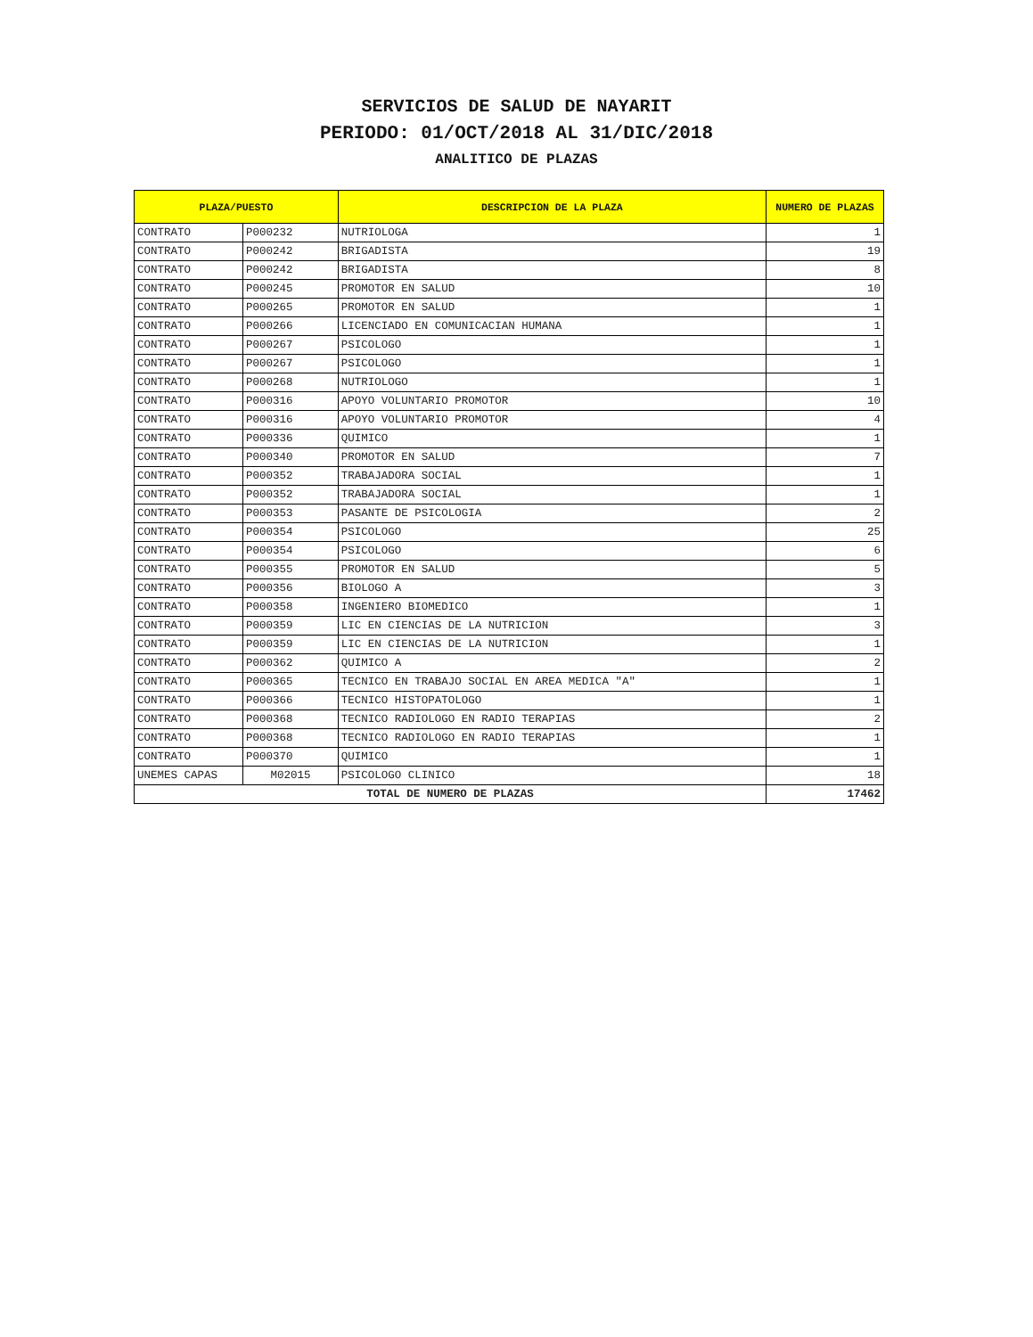SERVICIOS DE SALUD DE NAYARIT
PERIODO: 01/OCT/2018 AL 31/DIC/2018
ANALITICO DE PLAZAS
| PLAZA/PUESTO | | DESCRIPCION DE LA PLAZA | NUMERO DE PLAZAS |
| --- | --- | --- | --- |
| CONTRATO | P000232 | NUTRIOLOGA | 1 |
| CONTRATO | P000242 | BRIGADISTA | 19 |
| CONTRATO | P000242 | BRIGADISTA | 8 |
| CONTRATO | P000245 | PROMOTOR EN SALUD | 10 |
| CONTRATO | P000265 | PROMOTOR EN SALUD | 1 |
| CONTRATO | P000266 | LICENCIADO EN COMUNICACIAN HUMANA | 1 |
| CONTRATO | P000267 | PSICOLOGO | 1 |
| CONTRATO | P000267 | PSICOLOGO | 1 |
| CONTRATO | P000268 | NUTRIOLOGO | 1 |
| CONTRATO | P000316 | APOYO VOLUNTARIO PROMOTOR | 10 |
| CONTRATO | P000316 | APOYO VOLUNTARIO PROMOTOR | 4 |
| CONTRATO | P000336 | QUIMICO | 1 |
| CONTRATO | P000340 | PROMOTOR EN SALUD | 7 |
| CONTRATO | P000352 | TRABAJADORA SOCIAL | 1 |
| CONTRATO | P000352 | TRABAJADORA SOCIAL | 1 |
| CONTRATO | P000353 | PASANTE DE PSICOLOGIA | 2 |
| CONTRATO | P000354 | PSICOLOGO | 25 |
| CONTRATO | P000354 | PSICOLOGO | 6 |
| CONTRATO | P000355 | PROMOTOR EN SALUD | 5 |
| CONTRATO | P000356 | BIOLOGO A | 3 |
| CONTRATO | P000358 | INGENIERO BIOMEDICO | 1 |
| CONTRATO | P000359 | LIC EN CIENCIAS DE LA NUTRICION | 3 |
| CONTRATO | P000359 | LIC EN CIENCIAS DE LA NUTRICION | 1 |
| CONTRATO | P000362 | QUIMICO A | 2 |
| CONTRATO | P000365 | TECNICO EN TRABAJO SOCIAL EN AREA MEDICA "A" | 1 |
| CONTRATO | P000366 | TECNICO HISTOPATOLOGO | 1 |
| CONTRATO | P000368 | TECNICO RADIOLOGO EN RADIO TERAPIAS | 2 |
| CONTRATO | P000368 | TECNICO RADIOLOGO EN RADIO TERAPIAS | 1 |
| CONTRATO | P000370 | QUIMICO | 1 |
| UNEMES CAPAS | M02015 | PSICOLOGO CLINICO | 18 |
| TOTAL DE NUMERO DE PLAZAS | | | 17462 |